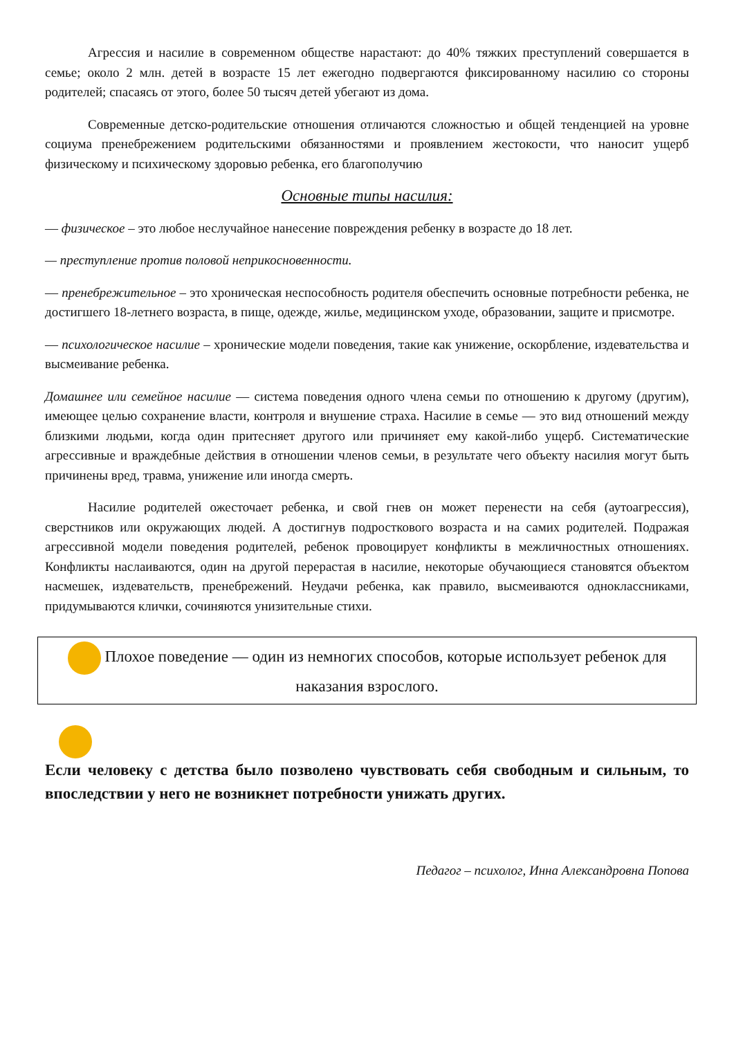Агрессия и насилие в современном обществе нарастают: до 40% тяжких преступлений совершается в семье; около 2 млн. детей в возрасте 15 лет ежегодно подвергаются фиксированному насилию со стороны родителей; спасаясь от этого, более 50 тысяч детей убегают из дома.
Современные детско-родительские отношения отличаются сложностью и общей тенденцией на уровне социума пренебрежением родительскими обязанностями и проявлением жестокости, что наносит ущерб физическому и психическому здоровью ребенка, его благополучию
Основные типы насилия:
— физическое – это любое неслучайное нанесение повреждения ребенку в возрасте до 18 лет.
— преступление против половой неприкосновенности.
— пренебрежительное – это хроническая неспособность родителя обеспечить основные потребности ребенка, не достигшего 18-летнего возраста, в пище, одежде, жилье, медицинском уходе, образовании, защите и присмотре.
— психологическое насилие – хронические модели поведения, такие как унижение, оскорбление, издевательства и высмеивание ребенка.
Домашнее или семейное насилие — система поведения одного члена семьи по отношению к другому (другим), имеющее целью сохранение власти, контроля и внушение страха. Насилие в семье — это вид отношений между близкими людьми, когда один притесняет другого или причиняет ему какой-либо ущерб. Систематические агрессивные и враждебные действия в отношении членов семьи, в результате чего объекту насилия могут быть причинены вред, травма, унижение или иногда смерть.
Насилие родителей ожесточает ребенка, и свой гнев он может перенести на себя (аутоагрессия), сверстников или окружающих людей. А достигнув подросткового возраста и на самих родителей. Подражая агрессивной модели поведения родителей, ребенок провоцирует конфликты в межличностных отношениях. Конфликты наслаиваются, один на другой перерастая в насилие, некоторые обучающиеся становятся объектом насмешек, издевательств, пренебрежений. Неудачи ребенка, как правило, высмеиваются одноклассниками, придумываются клички, сочиняются унизительные стихи.
Плохое поведение — один из немногих способов, которые использует ребенок для наказания взрослого.
Если человеку с детства было позволено чувствовать себя свободным и сильным, то впоследствии у него не возникнет потребности унижать других.
Педагог – психолог, Инна Александровна Попова